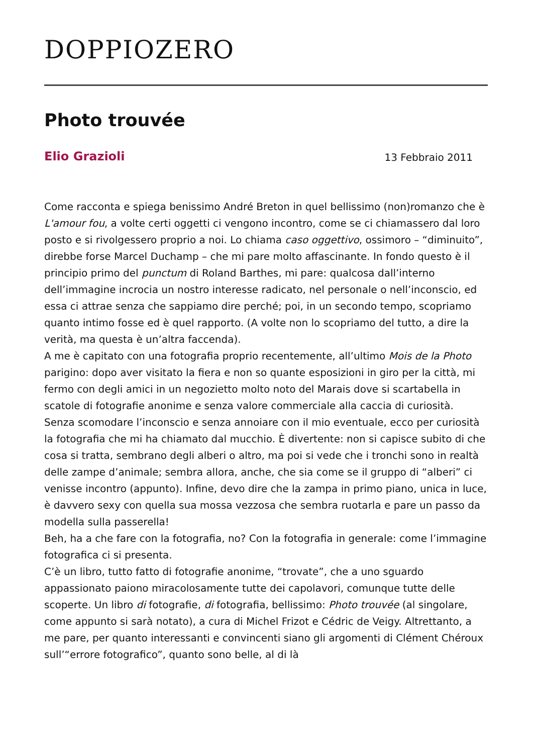DOPPIOZERO
Photo trouvée
Elio Grazioli
13 Febbraio 2011
Come racconta e spiega benissimo André Breton in quel bellissimo (non)romanzo che è L'amour fou, a volte certi oggetti ci vengono incontro, come se ci chiamassero dal loro posto e si rivolgessero proprio a noi. Lo chiama caso oggettivo, ossimoro – “diminuito”, direbbe forse Marcel Duchamp – che mi pare molto affascinante. In fondo questo è il principio primo del punctum di Roland Barthes, mi pare: qualcosa dall’interno dell’immagine incrocia un nostro interesse radicato, nel personale o nell’inconscio, ed essa ci attrae senza che sappiamo dire perché; poi, in un secondo tempo, scopriamo quanto intimo fosse ed è quel rapporto. (A volte non lo scopriamo del tutto, a dire la verità, ma questa è un’altra faccenda).
A me è capitato con una fotografia proprio recentemente, all’ultimo Mois de la Photo parigino: dopo aver visitato la fiera e non so quante esposizioni in giro per la città, mi fermo con degli amici in un negozietto molto noto del Marais dove si scartabella in scatole di fotografie anonime e senza valore commerciale alla caccia di curiosità.
Senza scomodare l’inconscio e senza annoiare con il mio eventuale, ecco per curiosità la fotografia che mi ha chiamato dal mucchio. È divertente: non si capisce subito di che cosa si tratta, sembrano degli alberi o altro, ma poi si vede che i tronchi sono in realtà delle zampe d’animale; sembra allora, anche, che sia come se il gruppo di “alberi” ci venisse incontro (appunto). Infine, devo dire che la zampa in primo piano, unica in luce, è davvero sexy con quella sua mossa vezzosa che sembra ruotarla e pare un passo da modella sulla passerella!
Beh, ha a che fare con la fotografia, no? Con la fotografia in generale: come l’immagine fotografica ci si presenta.
C’è un libro, tutto fatto di fotografie anonime, “trovate”, che a uno sguardo appassionato paiono miracolosamente tutte dei capolavori, comunque tutte delle scoperte. Un libro di fotografie, di fotografia, bellissimo: Photo trouvée (al singolare, come appunto si sarà notato), a cura di Michel Frizot e Cédric de Veigy. Altrettanto, a me pare, per quanto interessanti e convincenti siano gli argomenti di Clément Chéroux sull’“errore fotografico”, quanto sono belle, al di là